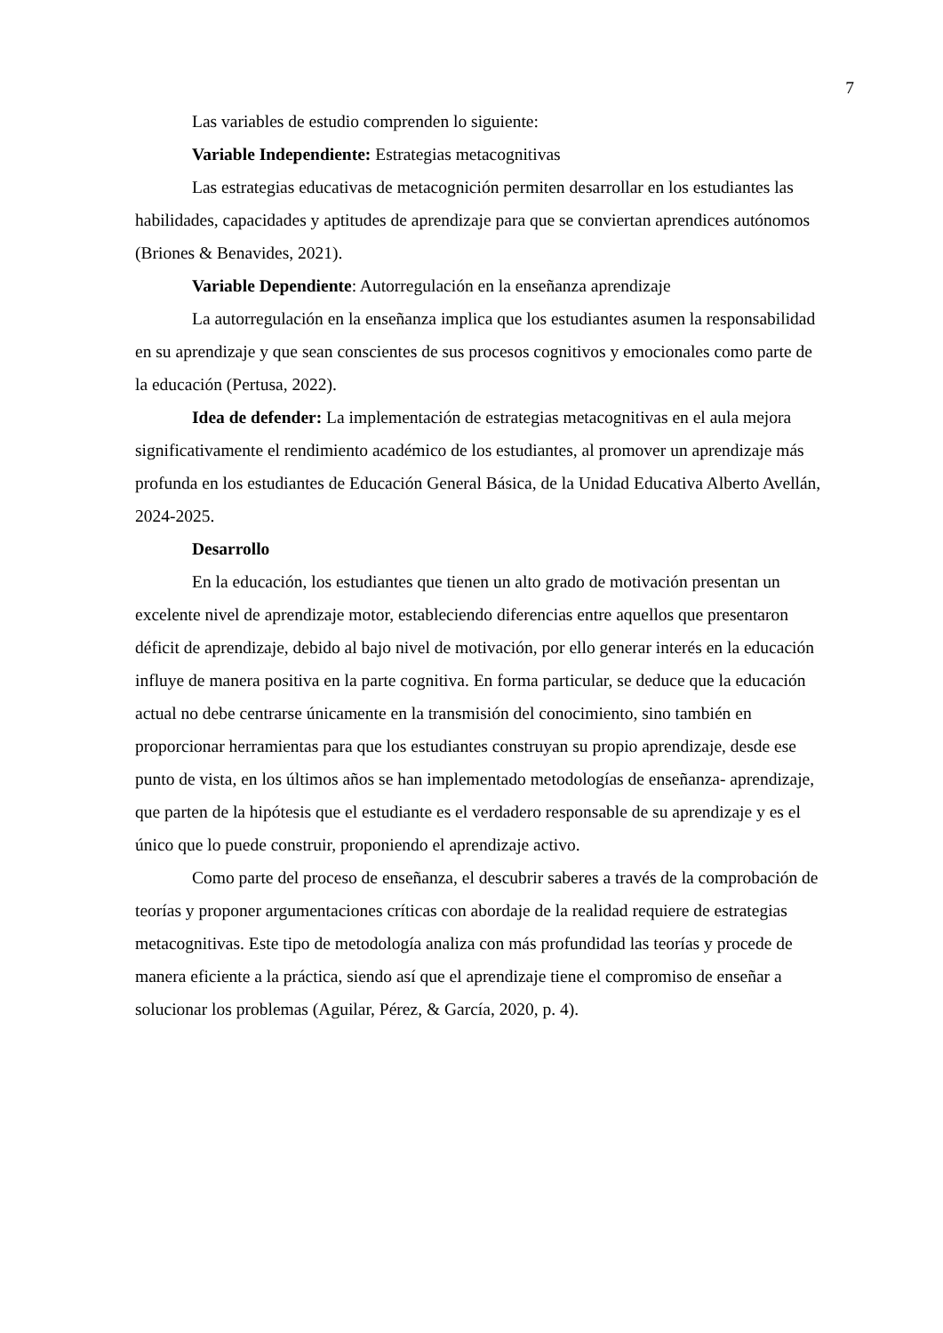7
Las variables de estudio comprenden lo siguiente:
Variable Independiente: Estrategias metacognitivas
Las estrategias educativas de metacognición permiten desarrollar en los estudiantes las habilidades, capacidades y aptitudes de aprendizaje para que se conviertan aprendices autónomos (Briones & Benavides, 2021).
Variable Dependiente: Autorregulación en la enseñanza aprendizaje
La autorregulación en la enseñanza implica que los estudiantes asumen la responsabilidad en su aprendizaje y que sean conscientes de sus procesos cognitivos y emocionales como parte de la educación (Pertusa, 2022).
Idea de defender: La implementación de estrategias metacognitivas en el aula mejora significativamente el rendimiento académico de los estudiantes, al promover un aprendizaje más profunda en los estudiantes de Educación General Básica, de la Unidad Educativa Alberto Avellán, 2024-2025.
Desarrollo
En la educación, los estudiantes que tienen un alto grado de motivación presentan un excelente nivel de aprendizaje motor, estableciendo diferencias entre aquellos que presentaron déficit de aprendizaje, debido al bajo nivel de motivación, por ello generar interés en la educación influye de manera positiva en la parte cognitiva. En forma particular, se deduce que la educación actual no debe centrarse únicamente en la transmisión del conocimiento, sino también en proporcionar herramientas para que los estudiantes construyan su propio aprendizaje, desde ese punto de vista, en los últimos años se han implementado metodologías de enseñanza- aprendizaje, que parten de la hipótesis que el estudiante es el verdadero responsable de su aprendizaje y es el único que lo puede construir, proponiendo el aprendizaje activo.
Como parte del proceso de enseñanza, el descubrir saberes a través de la comprobación de teorías y proponer argumentaciones críticas con abordaje de la realidad requiere de estrategias metacognitivas. Este tipo de metodología analiza con más profundidad las teorías y procede de manera eficiente a la práctica, siendo así que el aprendizaje tiene el compromiso de enseñar a solucionar los problemas (Aguilar, Pérez, & García, 2020, p. 4).